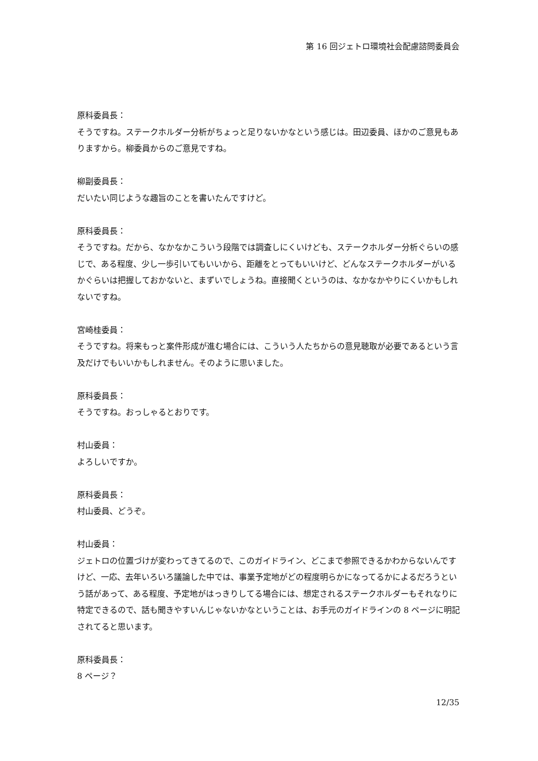第 16 回ジェトロ環境社会配慮諮問委員会
原科委員長：
そうですね。ステークホルダー分析がちょっと足りないかなという感じは。田辺委員、ほかのご意見もありますから。柳委員からのご意見ですね。
柳副委員長：
だいたい同じような趣旨のことを書いたんですけど。
原科委員長：
そうですね。だから、なかなかこういう段階では調査しにくいけども、ステークホルダー分析ぐらいの感じで、ある程度、少し一歩引いてもいいから、距離をとってもいいけど、どんなステークホルダーがいるかぐらいは把握しておかないと、まずいでしょうね。直接聞くというのは、なかなかやりにくいかもしれないですね。
宮崎桂委員：
そうですね。将来もっと案件形成が進む場合には、こういう人たちからの意見聴取が必要であるという言及だけでもいいかもしれません。そのように思いました。
原科委員長：
そうですね。おっしゃるとおりです。
村山委員：
よろしいですか。
原科委員長：
村山委員、どうぞ。
村山委員：
ジェトロの位置づけが変わってきてるので、このガイドライン、どこまで参照できるかわからないんですけど、一応、去年いろいろ議論した中では、事業予定地がどの程度明らかになってるかによるだろうという話があって、ある程度、予定地がはっきりしてる場合には、想定されるステークホルダーもそれなりに特定できるので、話も聞きやすいんじゃないかなということは、お手元のガイドラインの 8 ページに明記されてると思います。
原科委員長：
8 ページ？
12/35